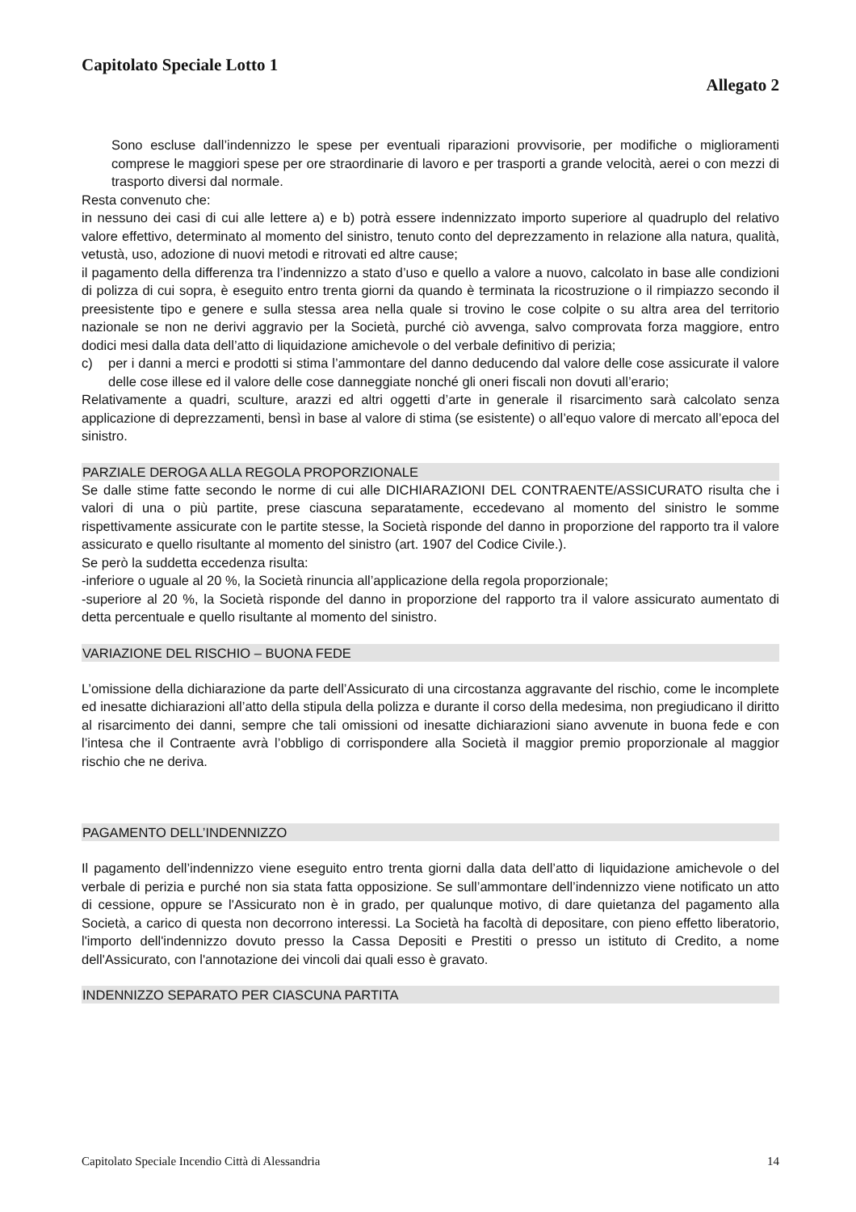Capitolato Speciale Lotto 1
Allegato 2
Sono escluse dall’indennizzo le spese per eventuali riparazioni provvisorie, per modifiche o miglioramenti comprese le maggiori spese per ore straordinarie di lavoro e per trasporti a grande velocità, aerei o con mezzi di trasporto diversi dal normale.
Resta convenuto che:
in nessuno dei casi di cui alle lettere a) e b) potrà essere indennizzato importo superiore al quadruplo del relativo valore effettivo, determinato al momento del sinistro, tenuto conto del deprezzamento in relazione alla natura, qualità, vetustà, uso, adozione di nuovi metodi e ritrovati ed altre cause;
il pagamento della differenza tra l’indennizzo a stato d’uso e quello a valore a nuovo, calcolato in base alle condizioni di polizza di cui sopra, è eseguito entro trenta giorni da quando è terminata la ricostruzione o il rimpiazzo secondo il preesistente tipo e genere e sulla stessa area nella quale si trovino le cose colpite o su altra area del territorio nazionale se non ne derivi aggravio per la Società, purché ciò avvenga, salvo comprovata forza maggiore, entro dodici mesi dalla data dell’atto di liquidazione amichevole o del verbale definitivo di perizia;
c) per i danni a merci e prodotti si stima l’ammontare del danno deducendo dal valore delle cose assicurate il valore delle cose illese ed il valore delle cose danneggiate nonché gli oneri fiscali non dovuti all’erario;
Relativamente a quadri, sculture, arazzi ed altri oggetti d’arte in generale il risarcimento sarà calcolato senza applicazione di deprezzamenti, bensì in base al valore di stima (se esistente) o all’equo valore di mercato all’epoca del sinistro.
PARZIALE DEROGA ALLA REGOLA PROPORZIONALE
Se dalle stime fatte secondo le norme di cui alle DICHIARAZIONI DEL CONTRAENTE/ASSICURATO risulta che i valori di una o più partite, prese ciascuna separatamente, eccedevano al momento del sinistro le somme rispettivamente assicurate con le partite stesse, la Società risponde del danno in proporzione del rapporto tra il valore assicurato e quello risultante al momento del sinistro (art. 1907 del Codice Civile.).
Se però la suddetta eccedenza risulta:
-inferiore o uguale al 20 %, la Società rinuncia all’applicazione della regola proporzionale;
-superiore al 20 %, la Società risponde del danno in proporzione del rapporto tra il valore assicurato aumentato di detta percentuale e quello risultante al momento del sinistro.
VARIAZIONE DEL RISCHIO – BUONA FEDE
L’omissione della dichiarazione da parte dell’Assicurato di una circostanza aggravante del rischio, come le incomplete ed inesatte dichiarazioni all’atto della stipula della polizza e durante il corso della medesima, non pregiudicano il diritto al risarcimento dei danni, sempre che tali omissioni od inesatte dichiarazioni siano avvenute in buona fede e con l’intesa che il Contraente avrà l’obbligo di corrispondere alla Società il maggior premio proporzionale al maggior rischio che ne deriva.
PAGAMENTO DELL’INDENNIZZO
Il pagamento dell’indennizzo viene eseguito entro trenta giorni dalla data dell’atto di liquidazione amichevole o del verbale di perizia e purché non sia stata fatta opposizione. Se sull’ammontare dell’indennizzo viene notificato un atto di cessione, oppure se l'Assicurato non è in grado, per qualunque motivo, di dare quietanza del pagamento alla Società, a carico di questa non decorrono interessi. La Società ha facoltà di depositare, con pieno effetto liberatorio, l'importo dell'indennizzo dovuto presso la Cassa Depositi e Prestiti o presso un istituto di Credito, a nome dell'Assicurato, con l'annotazione dei vincoli dai quali esso è gravato.
INDENNIZZO SEPARATO PER CIASCUNA PARTITA
Capitolato Speciale Incendio Città di Alessandria 14